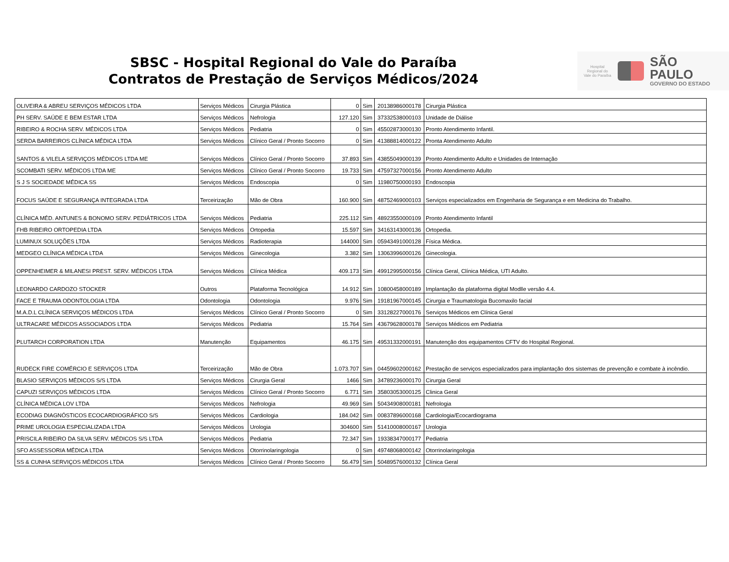SBSC - Hospital Regional do Vale do Paraíba
Contratos de Prestação de Serviços Médicos/2024
Hospital Regional do Vale do Paraíba
SÃO PAULO
GOVERNO DO ESTADO
| OLIVEIRA & ABREU SERVIÇOS MÉDICOS LTDA | Serviços Médicos | Cirurgia Plástica | 0 | Sim | 20138986000178 | Cirurgia Plástica |
| PH SERV. SAÚDE E BEM ESTAR LTDA | Serviços Médicos | Nefrologia | 127.120 | Sim | 37332538000103 | Unidade de Diálise |
| RIBEIRO & ROCHA SERV. MÉDICOS LTDA | Serviços Médicos | Pediatria | 0 | Sim | 45502873000130 | Pronto Atendimento Infantil. |
| SERDA BARREIROS CLÍNICA MÉDICA LTDA | Serviços Médicos | Clínico Geral / Pronto Socorro | 0 | Sim | 41388814000122 | Pronta Atendimento Adulto |
| SANTOS & VILELA SERVIÇOS MÉDICOS LTDA ME | Serviços Médicos | Clínico Geral / Pronto Socorro | 37.893 | Sim | 43855049000139 | Pronto Atendimento Adulto e Unidades de Internação |
| SCOMBATI SERV. MÉDICOS LTDA ME | Serviços Médicos | Clínico Geral / Pronto Socorro | 19.733 | Sim | 47597327000156 | Pronto Atendimento Adulto |
| S J S SOCIEDADE MÉDICA SS | Serviços Médicos | Endoscopia | 0 | Sim | 11980750000193 | Endoscopia |
| FOCUS SAÚDE E SEGURANÇA INTEGRADA LTDA | Terceirização | Mão de Obra | 160.900 | Sim | 48752469000103 | Serviços especializados em Engenharia de Segurança e em Medicina do Trabalho. |
| CLÍNICA MÉD. ANTUNES & BONOMO SERV. PEDIÁTRICOS LTDA | Serviços Médicos | Pediatria | 225.112 | Sim | 48923550000109 | Pronto Atendimento Infantil |
| FHB RIBEIRO ORTOPEDIA LTDA | Serviços Médicos | Ortopedia | 15.597 | Sim | 34163143000136 | Ortopedia. |
| LUMINUX SOLUÇÕES LTDA | Serviços Médicos | Radioterapia | 144000 | Sim | 05943491000128 | Física Médica. |
| MEDGEO CLÍNICA MÉDICA LTDA | Serviços Médicos | Ginecologia | 3.382 | Sim | 13063996000126 | Ginecologia. |
| OPPENHEIMER & MILANESI PREST. SERV. MÉDICOS LTDA | Serviços Médicos | Clínica Médica | 409.173 | Sim | 49912995000156 | Clínica Geral, Clínica Médica, UTI Adulto. |
| LEONARDO CARDOZO STOCKER | Outros | Plataforma Tecnológica | 14.912 | Sim | 10800458000189 | Implantação da plataforma digital Modlle versão 4.4. |
| FACE E TRAUMA ODONTOLOGIA LTDA | Odontologia | Odontologia | 9.976 | Sim | 19181967000145 | Cirurgia e Traumatologia Bucomaxilo facial |
| M.A.D.L CLÍNICA SERVIÇOS MÉDICOS LTDA | Serviços Médicos | Clínico Geral / Pronto Socorro | 0 | Sim | 33128227000176 | Serviços Médicos em Clínica Geral |
| ULTRACARE MÉDICOS ASSOCIADOS LTDA | Serviços Médicos | Pediatria | 15.764 | Sim | 43679628000178 | Serviços Médicos em Pediatria |
| PLUTARCH CORPORATION LTDA | Manutenção | Equipamentos | 46.175 | Sim | 49531332000191 | Manutenção dos equipamentos CFTV do Hospital Regional. |
| RUDECK FIRE COMÉRCIO E SERVIÇOS LTDA | Terceirização | Mão de Obra | 1.073.707 | Sim | 04459602000162 | Prestação de serviços especializados para implantação dos sistemas de prevenção e combate à incêndio. |
| BLASIO SERVIÇOS MÉDICOS S/S LTDA | Serviços Médicos | Cirurgia Geral | 1466 | Sim | 34789236000170 | Cirurgia Geral |
| CAPUZI SERVIÇOS MÉDICOS LTDA | Serviços Médicos | Clínico Geral / Pronto Socorro | 6.771 | Sim | 35803053000125 | Clinica Geral |
| CLÍNICA MÉDICA LOV LTDA | Serviços Médicos | Nefrologia | 49.969 | Sim | 50434908000181 | Nefrologia |
| ECODIAG DIAGNÓSTICOS ECOCARDIOGRÁFICO S/S | Serviços Médicos | Cardiologia | 184.042 | Sim | 00837896000168 | Cardiologia/Ecocardiograma |
| PRIME UROLOGIA ESPECIALIZADA LTDA | Serviços Médicos | Urologia | 304600 | Sim | 51410008000167 | Urologia |
| PRISCILA RIBEIRO DA SILVA SERV. MÉDICOS S/S LTDA | Serviços Médicos | Pediatria | 72.347 | Sim | 19338347000177 | Pediatria |
| SFO ASSESSORIA MÉDICA LTDA | Serviços Médicos | Otorrinolaringologia | 0 | Sim | 49748068000142 | Otorrinolaringologia |
| SS & CUNHA SERVIÇOS MÉDICOS LTDA | Serviços Médicos | Clínico Geral / Pronto Socorro | 56.479 | Sim | 50489576000132 | Clínica Geral |